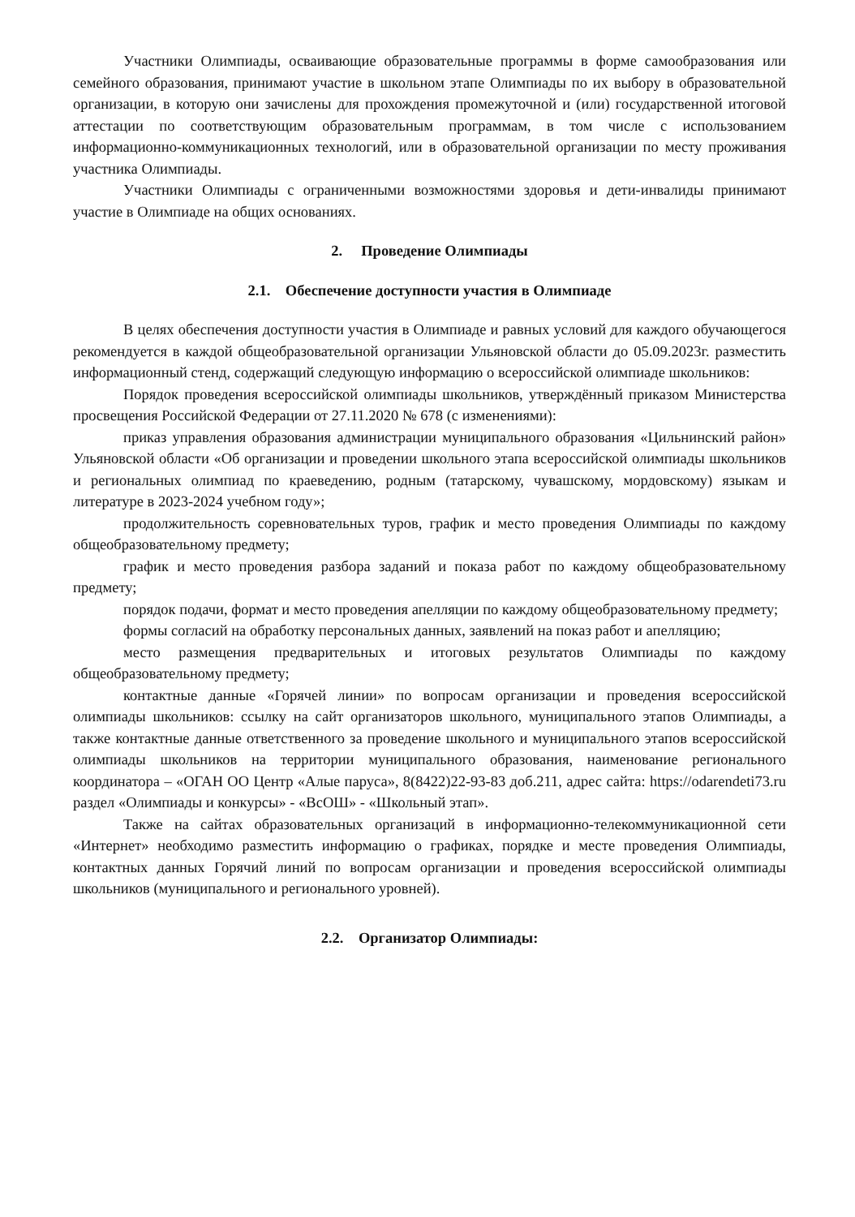Участники Олимпиады, осваивающие образовательные программы в форме самообразования или семейного образования, принимают участие в школьном этапе Олимпиады по их выбору в образовательной организации, в которую они зачислены для прохождения промежуточной и (или) государственной итоговой аттестации по соответствующим образовательным программам, в том числе с использованием информационно-коммуникационных технологий, или в образовательной организации по месту проживания участника Олимпиады.
Участники Олимпиады с ограниченными возможностями здоровья и дети-инвалиды принимают участие в Олимпиаде на общих основаниях.
2. Проведение Олимпиады
2.1. Обеспечение доступности участия в Олимпиаде
В целях обеспечения доступности участия в Олимпиаде и равных условий для каждого обучающегося рекомендуется в каждой общеобразовательной организации Ульяновской области до 05.09.2023г. разместить информационный стенд, содержащий следующую информацию о всероссийской олимпиаде школьников:
Порядок проведения всероссийской олимпиады школьников, утверждённый приказом Министерства просвещения Российской Федерации от 27.11.2020 № 678 (с изменениями):
приказ управления образования администрации муниципального образования «Цильнинский район» Ульяновской области «Об организации и проведении школьного этапа всероссийской олимпиады школьников и региональных олимпиад по краеведению, родным (татарскому, чувашскому, мордовскому) языкам и литературе в 2023-2024 учебном году»;
продолжительность соревновательных туров, график и место проведения Олимпиады по каждому общеобразовательному предмету;
график и место проведения разбора заданий и показа работ по каждому общеобразовательному предмету;
порядок подачи, формат и место проведения апелляции по каждому общеобразовательному предмету;
формы согласий на обработку персональных данных, заявлений на показ работ и апелляцию;
место размещения предварительных и итоговых результатов Олимпиады по каждому общеобразовательному предмету;
контактные данные «Горячей линии» по вопросам организации и проведения всероссийской олимпиады школьников: ссылку на сайт организаторов школьного, муниципального этапов Олимпиады, а также контактные данные ответственного за проведение школьного и муниципального этапов всероссийской олимпиады школьников на территории муниципального образования, наименование регионального координатора – «ОГАН ОО Центр «Алые паруса», 8(8422)22-93-83 доб.211, адрес сайта: https://odarendeti73.ru раздел «Олимпиады и конкурсы» - «ВсОШ» - «Школьный этап».
Также на сайтах образовательных организаций в информационно-телекоммуникационной сети «Интернет» необходимо разместить информацию о графиках, порядке и месте проведения Олимпиады, контактных данных Горячий линий по вопросам организации и проведения всероссийской олимпиады школьников (муниципального и регионального уровней).
2.2. Организатор Олимпиады: